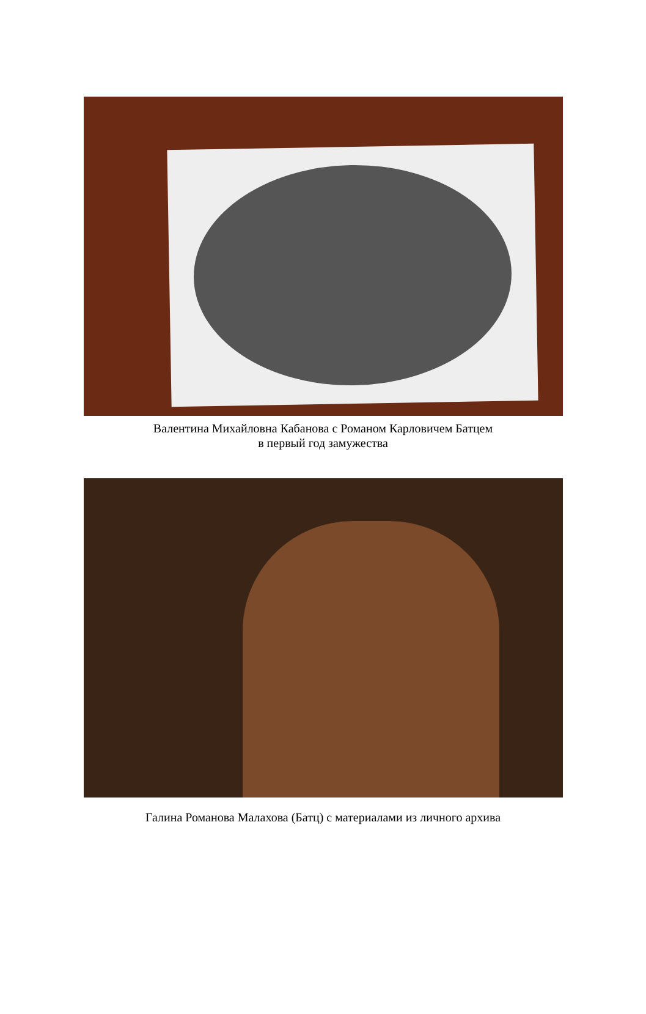Валентина Михайловна Кабанова с Романом Карловичем Батцем
в первый год замужества
Галина Романова Малахова (Батц) с материалами из личного архива